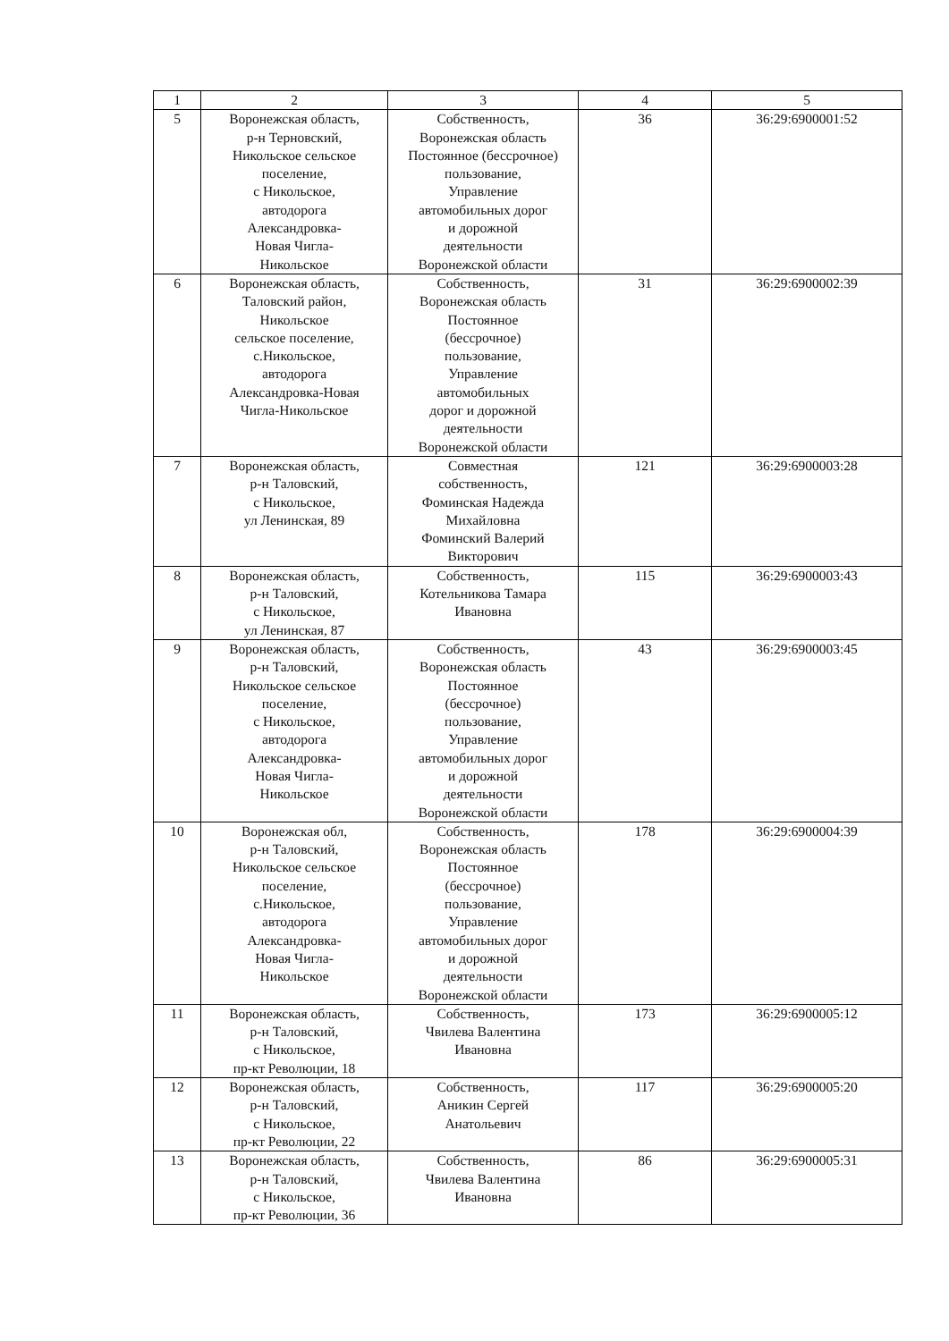| 1 | 2 | 3 | 4 | 5 |
| --- | --- | --- | --- | --- |
| 5 | Воронежская область, р-н Терновский, Никольское сельское поселение, с Никольское, автодорога Александровка- Новая Чигла- Никольское | Собственность, Воронежская область Постоянное (бессрочное) пользование, Управление автомобильных дорог и дорожной деятельности Воронежской области | 36 | 36:29:6900001:52 |
| 6 | Воронежская область, Таловский район, Никольское сельское поселение, с.Никольское, автодорога Александровка-Новая Чигла-Никольское | Собственность, Воронежская область Постоянное (бессрочное) пользование, Управление автомобильных дорог и дорожной деятельности Воронежской области | 31 | 36:29:6900002:39 |
| 7 | Воронежская область, р-н Таловский, с Никольское, ул Ленинская, 89 | Совместная собственность, Фоминская Надежда Михайловна Фоминский Валерий Викторович | 121 | 36:29:6900003:28 |
| 8 | Воронежская область, р-н Таловский, с Никольское, ул Ленинская, 87 | Собственность, Котельникова Тамара Ивановна | 115 | 36:29:6900003:43 |
| 9 | Воронежская область, р-н Таловский, Никольское сельское поселение, с Никольское, автодорога Александровка- Новая Чигла- Никольское | Собственность, Воронежская область Постоянное (бессрочное) пользование, Управление автомобильных дорог и дорожной деятельности Воронежской области | 43 | 36:29:6900003:45 |
| 10 | Воронежская обл, р-н Таловский, Никольское сельское поселение, с.Никольское, автодорога Александровка- Новая Чигла- Никольское | Собственность, Воронежская область Постоянное (бессрочное) пользование, Управление автомобильных дорог и дорожной деятельности Воронежской области | 178 | 36:29:6900004:39 |
| 11 | Воронежская область, р-н Таловский, с Никольское, пр-кт Революции, 18 | Собственность, Чвилева Валентина Ивановна | 173 | 36:29:6900005:12 |
| 12 | Воронежская область, р-н Таловский, с Никольское, пр-кт Революции, 22 | Собственность, Аникин Сергей Анатольевич | 117 | 36:29:6900005:20 |
| 13 | Воронежская область, р-н Таловский, с Никольское, пр-кт Революции, 36 | Собственность, Чвилева Валентина Ивановна | 86 | 36:29:6900005:31 |